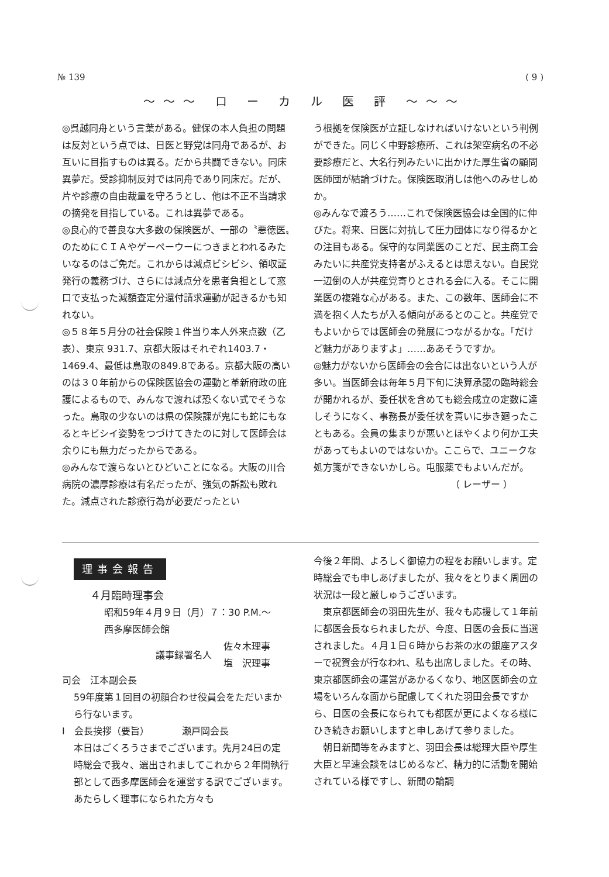№ 139 ( 9 )
〜〜〜 ロ ー カ ル 医 評 〜〜〜
◎呉越同舟という言葉がある。健保の本人負担の問題は反対という点では、日医と野党は同舟であるが、お互いに目指すものは異る。だから共闘できない。同床異夢だ。受診抑制反対では同舟であり同床だ。だが、片や診療の自由裁量を守ろうとし、他は不正不当請求の摘発を目指している。これは異夢である。
◎良心的で善良な大多数の保険医が、一部の〝悪徳医〟のためにＣＩＡやゲーペーウーにつきまとわれるみたいなるのはご免だ。これからは減点ビシビシ、領収証発行の義務づけ、さらには減点分を患者負担として窓口で支払った減額査定分還付請求運動が起きるかも知れない。
◎５８年５月分の社会保険１件当り本人外来点数（乙表）、東京 931.7、京都大阪はそれぞれ1403.7・1469.4、最低は鳥取の849.8である。京都大阪の高いのは３０年前からの保険医協会の運動と革新府政の庇護によるもので、みんなで渡れば恐くない式でそうなった。鳥取の少ないのは県の保険課が鬼にも蛇にもなるとキビシイ姿勢をつづけてきたのに対して医師会は余りにも無力だったからである。
◎みんなで渡らないとひどいことになる。大阪の川合病院の濃厚診療は有名だったが、強気の訴訟も敗れた。減点された診療行為が必要だったとい
う根拠を保険医が立証しなければいけないという判例ができた。同じく中野診療所、これは架空病名の不必要診療だと、大名行列みたいに出かけた厚生省の顧問医師団が結論づけた。保険医取消しは他へのみせしめか。
◎みんなで渡ろう……これで保険医協会は全国的に伸びた。将来、日医に対抗して圧力団体になり得るかとの注目もある。保守的な同業医のことだ、民主商工会みたいに共産党支持者がふえるとは思えない。自民党一辺倒の人が共産党寄りとされる会に入る。そこに開業医の複雑な心がある。また、この数年、医師会に不満を抱く人たちが入る傾向があるとのこと。共産党でもよいからでは医師会の発展につながるかな。「だけど魅力がありますよ」……ああそうですか。
◎魅力がないから医師会の会合には出ないという人が多い。当医師会は毎年５月下旬に決算承認の臨時総会が開かれるが、委任状を含めても総会成立の定数に達しそうになく、事務長が委任状を貰いに歩き廻ったこともある。会員の集まりが悪いとほやくより何か工夫があってもよいのではないか。ここらで、ユニークな処方箋ができないかしら。屯服薬でもよいんだが。
（ レーザー ）
理事会報告
４月臨時理事会
昭和59年４月９日（月）７：30 P.M.〜
西多摩医師会館
議事録署名人 佐々木理事
塩　沢理事
司会　江本副会長
59年度第１回目の初顔合わせ役員会をただいまから行ないます。
Ⅰ　会長挨拶（要旨）　　　　瀬戸岡会長
本日はごくろうさまでございます。先月24日の定時総会で我々、選出されましてこれから２年間執行部として西多摩医師会を運営する訳でございます。あたらしく理事になられた方々も
今後２年間、よろしく御協力の程をお願いします。定時総会でも申しあげましたが、我々をとりまく周囲の状況は一段と厳しゅうございます。
　東京都医師会の羽田先生が、我々も応援して１年前に都医会長なられましたが、今度、日医の会長に当選されました。４月１日６時からお茶の水の銀座アスターで祝賀会が行なわれ、私も出席しました。その時、東京都医師会の運営があかるくなり、地区医師会の立場をいろんな面から配慮してくれた羽田会長ですから、日医の会長になられても都医が更によくなる様にひき続きお願いしますと申しあげて参りました。
　朝日新聞等をみますと、羽田会長は総理大臣や厚生大臣と早速会談をはじめるなど、精力的に活動を開始されている様ですし、新聞の論調